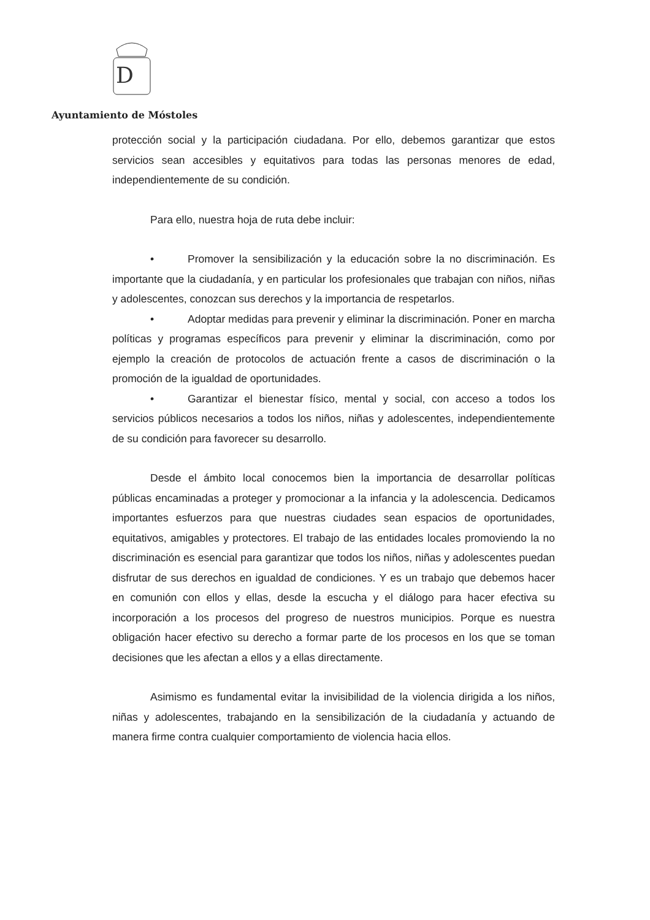D
Ayuntamiento de Móstoles
protección social y la participación ciudadana. Por ello, debemos garantizar que estos servicios sean accesibles y equitativos para todas las personas menores de edad, independientemente de su condición.
Para ello, nuestra hoja de ruta debe incluir:
• Promover la sensibilización y la educación sobre la no discriminación. Es importante que la ciudadanía, y en particular los profesionales que trabajan con niños, niñas y adolescentes, conozcan sus derechos y la importancia de respetarlos.
• Adoptar medidas para prevenir y eliminar la discriminación. Poner en marcha políticas y programas específicos para prevenir y eliminar la discriminación, como por ejemplo la creación de protocolos de actuación frente a casos de discriminación o la promoción de la igualdad de oportunidades.
• Garantizar el bienestar físico, mental y social, con acceso a todos los servicios públicos necesarios a todos los niños, niñas y adolescentes, independientemente de su condición para favorecer su desarrollo.
Desde el ámbito local conocemos bien la importancia de desarrollar políticas públicas encaminadas a proteger y promocionar a la infancia y la adolescencia. Dedicamos importantes esfuerzos para que nuestras ciudades sean espacios de oportunidades, equitativos, amigables y protectores. El trabajo de las entidades locales promoviendo la no discriminación es esencial para garantizar que todos los niños, niñas y adolescentes puedan disfrutar de sus derechos en igualdad de condiciones. Y es un trabajo que debemos hacer en comunión con ellos y ellas, desde la escucha y el diálogo para hacer efectiva su incorporación a los procesos del progreso de nuestros municipios. Porque es nuestra obligación hacer efectivo su derecho a formar parte de los procesos en los que se toman decisiones que les afectan a ellos y a ellas directamente.
Asimismo es fundamental evitar la invisibilidad de la violencia dirigida a los niños, niñas y adolescentes, trabajando en la sensibilización de la ciudadanía y actuando de manera firme contra cualquier comportamiento de violencia hacia ellos.